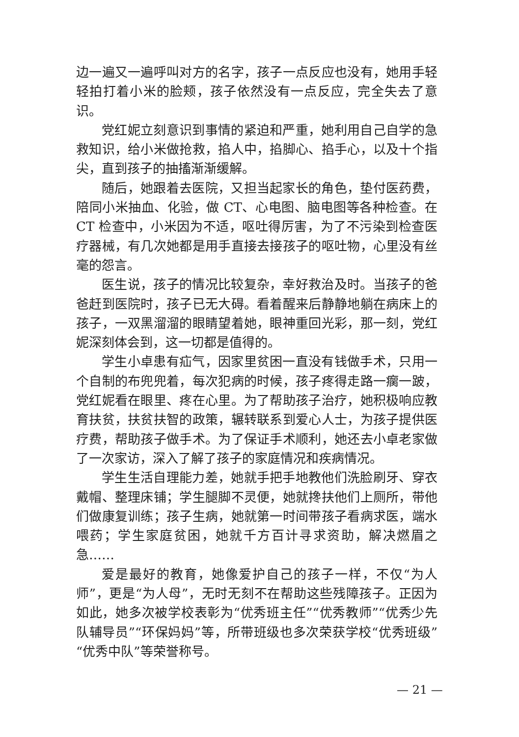边一遍又一遍呼叫对方的名字，孩子一点反应也没有，她用手轻轻拍打着小米的脸颊，孩子依然没有一点反应，完全失去了意识。
党红妮立刻意识到事情的紧迫和严重，她利用自己自学的急救知识，给小米做抢救，掐人中，掐脚心、掐手心，以及十个指尖，直到孩子的抽搐渐渐缓解。
随后，她跟着去医院，又担当起家长的角色，垫付医药费，陪同小米抽血、化验，做 CT、心电图、脑电图等各种检查。在 CT 检查中，小米因为不适，呕吐得厉害，为了不污染到检查医疗器械，有几次她都是用手直接去接孩子的呕吐物，心里没有丝毫的怨言。
医生说，孩子的情况比较复杂，幸好救治及时。当孩子的爸爸赶到医院时，孩子已无大碍。看着醒来后静静地躺在病床上的孩子，一双黑溜溜的眼睛望着她，眼神重回光彩，那一刻，党红妮深刻体会到，这一切都是值得的。
学生小卓患有疝气，因家里贫困一直没有钱做手术，只用一个自制的布兜兜着，每次犯病的时候，孩子疼得走路一瘸一跛，党红妮看在眼里、疼在心里。为了帮助孩子治疗，她积极响应教育扶贫，扶贫扶智的政策，辗转联系到爱心人士，为孩子提供医疗费，帮助孩子做手术。为了保证手术顺利，她还去小卓老家做了一次家访，深入了解了孩子的家庭情况和疾病情况。
学生生活自理能力差，她就手把手地教他们洗脸刷牙、穿衣戴帽、整理床铺；学生腿脚不灵便，她就搀扶他们上厕所，带他们做康复训练；孩子生病，她就第一时间带孩子看病求医，端水喂药；学生家庭贫困，她就千方百计寻求资助，解决燃眉之急……
爱是最好的教育，她像爱护自己的孩子一样，不仅“为人师”，更是“为人母”，无时无刻不在帮助这些残障孩子。正因为如此，她多次被学校表彰为“优秀班主任”“优秀教师”“优秀少先队辅导员”“环保妈妈”等，所带班级也多次荣获学校“优秀班级”“优秀中队”等荣誉称号。
— 21 —